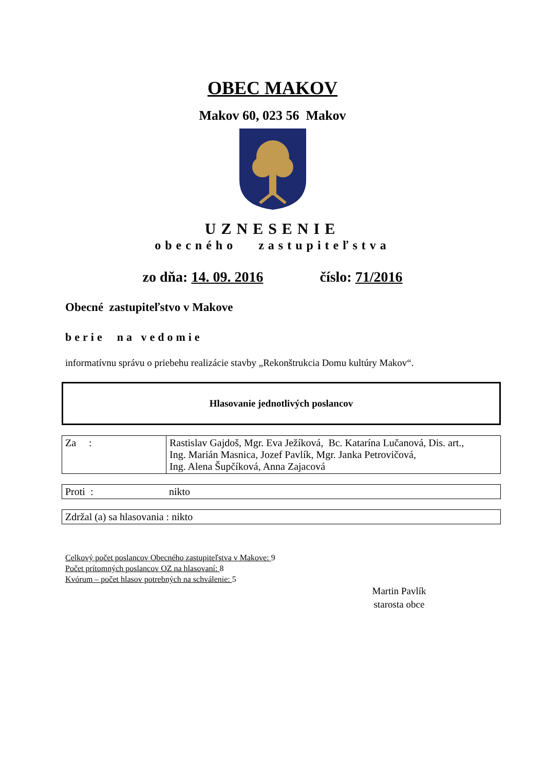OBEC MAKOV
Makov 60, 023 56 Makov
UZNESENIE
obecného zastupiteľstva
zo dňa: 14. 09. 2016 číslo: 71/2016
Obecné zastupiteľstvo v Makove
berie na vedomie
informatívnu správu o priebehu realizácie stavby „Rekonštrukcia Domu kultúry Makov“.
Hlasovanie jednotlivých poslancov
| Za : | Rastislav Gajdoš, Mgr. Eva Ježíková, Bc. Katarína Lučanová, Dis. art., Ing. Marián Masnica, Jozef Pavlík, Mgr. Janka Petrovičová, Ing. Alena Šupčíková, Anna Zajacová |
| Proti : | nikto |
| Zdržal (a) sa hlasovania : nikto |
Celkový počet poslancov Obecného zastupiteľstva v Makove: 9
Počet prítomných poslancov OZ na hlasovaní: 8
Kvórum – počet hlasov potrebných na schválenie: 5
Martin Pavlík
starosta obce